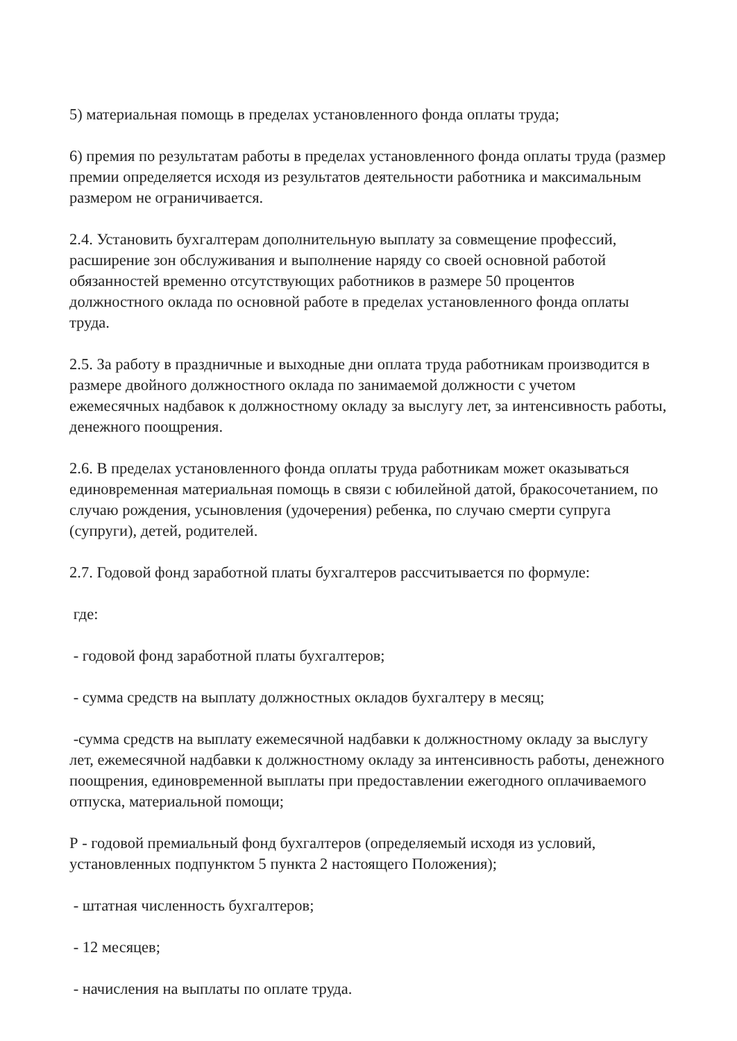5) материальная помощь в пределах установленного фонда оплаты труда;
6) премия по результатам работы в пределах установленного фонда оплаты труда (размер премии определяется исходя из результатов деятельности работника и максимальным размером не ограничивается.
2.4. Установить бухгалтерам дополнительную выплату за совмещение профессий, расширение зон обслуживания и выполнение наряду со своей основной работой обязанностей временно отсутствующих работников в размере 50 процентов должностного оклада по основной работе в пределах установленного фонда оплаты труда.
2.5. За работу в праздничные и выходные дни оплата труда работникам производится в размере двойного должностного оклада по занимаемой должности с учетом ежемесячных надбавок к должностному окладу за выслугу лет, за интенсивность работы, денежного поощрения.
2.6. В пределах установленного фонда оплаты труда работникам может оказываться единовременная материальная помощь в связи с юбилейной датой, бракосочетанием, по случаю рождения, усыновления (удочерения) ребенка, по случаю смерти супруга (супруги), детей, родителей.
2.7. Годовой фонд заработной платы бухгалтеров рассчитывается по формуле:
где:
- годовой фонд заработной платы бухгалтеров;
- сумма средств на выплату должностных окладов бухгалтеру в месяц;
-сумма средств на выплату ежемесячной надбавки к должностному окладу за выслугу лет, ежемесячной надбавки к должностному окладу за интенсивность работы, денежного поощрения, единовременной выплаты при предоставлении ежегодного оплачиваемого отпуска, материальной помощи;
Р - годовой премиальный фонд бухгалтеров (определяемый исходя из условий, установленных подпунктом 5 пункта 2 настоящего Положения);
- штатная численность бухгалтеров;
- 12 месяцев;
- начисления на выплаты по оплате труда.